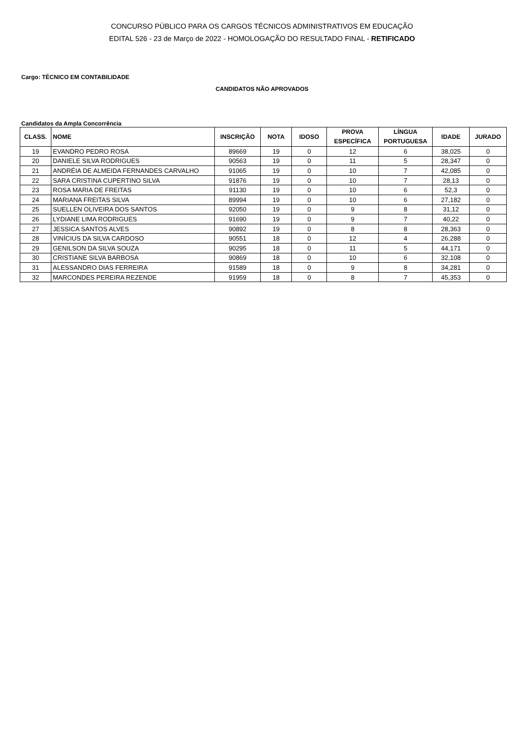CONCURSO PÚBLICO PARA OS CARGOS TÉCNICOS ADMINISTRATIVOS EM EDUCAÇÃO
EDITAL 526 - 23 de Março de 2022 - HOMOLOGAÇÃO DO RESULTADO FINAL - RETIFICADO
Cargo: TÉCNICO EM CONTABILIDADE
CANDIDATOS NÃO APROVADOS
Candidatos da Ampla Concorrência
| CLASS. | NOME | INSCRIÇÃO | NOTA | IDOSO | PROVA ESPECÍFICA | LÍNGUA PORTUGUESA | IDADE | JURADO |
| --- | --- | --- | --- | --- | --- | --- | --- | --- |
| 19 | EVANDRO PEDRO ROSA | 89669 | 19 | 0 | 12 | 6 | 38,025 | 0 |
| 20 | DANIELE SILVA RODRIGUES | 90563 | 19 | 0 | 11 | 5 | 28,347 | 0 |
| 21 | ANDRÉIA DE ALMEIDA FERNANDES CARVALHO | 91065 | 19 | 0 | 10 | 7 | 42,085 | 0 |
| 22 | SARA CRISTINA CUPERTINO SILVA | 91876 | 19 | 0 | 10 | 7 | 28,13 | 0 |
| 23 | ROSA MARIA DE FREITAS | 91130 | 19 | 0 | 10 | 6 | 52,3 | 0 |
| 24 | MARIANA FREITAS SILVA | 89994 | 19 | 0 | 10 | 6 | 27,182 | 0 |
| 25 | SUELLEN OLIVEIRA DOS SANTOS | 92050 | 19 | 0 | 9 | 8 | 31,12 | 0 |
| 26 | LYDIANE LIMA RODRIGUES | 91690 | 19 | 0 | 9 | 7 | 40,22 | 0 |
| 27 | JESSICA SANTOS ALVES | 90892 | 19 | 0 | 8 | 8 | 28,363 | 0 |
| 28 | VINÍCIUS DA SILVA CARDOSO | 90551 | 18 | 0 | 12 | 4 | 26,288 | 0 |
| 29 | GENILSON DA SILVA SOUZA | 90295 | 18 | 0 | 11 | 5 | 44,171 | 0 |
| 30 | CRISTIANE SILVA BARBOSA | 90869 | 18 | 0 | 10 | 6 | 32,108 | 0 |
| 31 | ALESSANDRO DIAS FERREIRA | 91589 | 18 | 0 | 9 | 8 | 34,281 | 0 |
| 32 | MARCONDES PEREIRA REZENDE | 91959 | 18 | 0 | 8 | 7 | 45,353 | 0 |